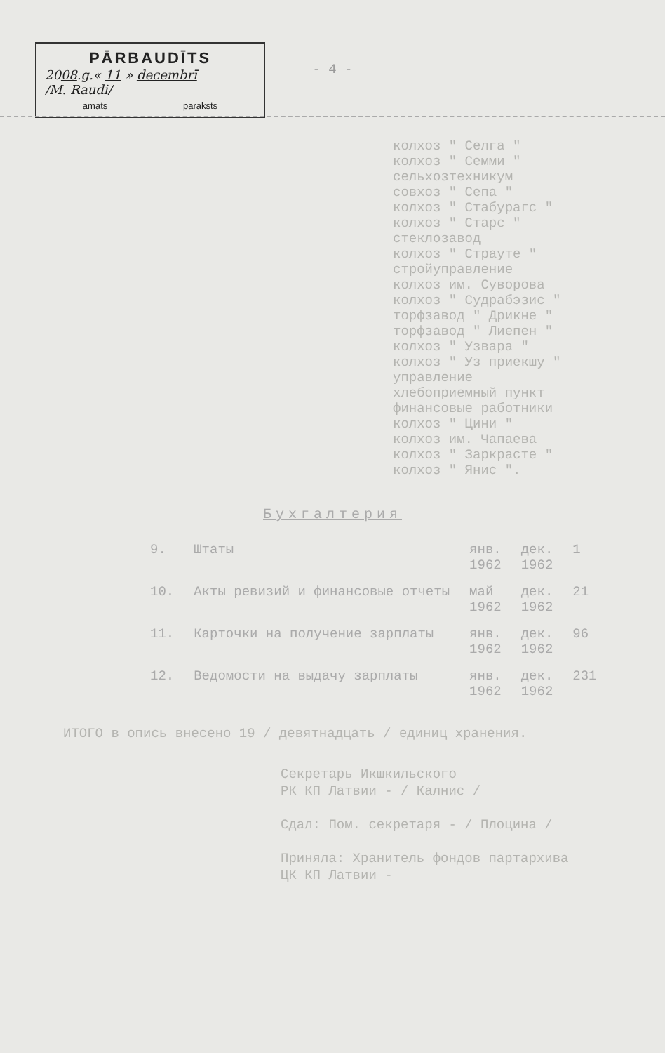PĀRBAUDĪTS
2008.g.« 11 » decembrī
/M. Raudi/
amats paraksts
- 4 -
колхоз " Селга "
колхоз " Семми "
сельхозтехникум
совхоз " Сепа "
колхоз " Стабурагс "
колхоз " Старс "
стеклозавод
колхоз " Страуте "
стройуправление
колхоз им. Суворова
колхоз " Судрабэзис "
торфзавод " Дрикне "
торфзавод " Лиепен "
колхоз " Узвара "
колхоз " Уз приекшу "
управление
хлебоприемный пункт
финансовые работники
колхоз " Цини "
колхоз им. Чапаева
колхоз " Заркрасте "
колхоз " Янис ".
Бухгалтерия
| 9. | Штаты | янв. 1962 | дек. 1962 | 1 |
| 10. | Акты ревизий и финансовые отчеты | май 1962 | дек. 1962 | 21 |
| 11. | Карточки на получение зарплаты | янв. 1962 | дек. 1962 | 96 |
| 12. | Ведомости на выдачу зарплаты | янв. 1962 | дек. 1962 | 231 |
ИТОГО в опись внесено 19 / девятнадцать / единиц хранения.
Секретарь Икшкильского
РК КП Латвии - / Калнис /
Сдал: Пом. секретаря - / Плоцина /
Приняла: Хранитель фондов партархива
ЦК КП Латвии -